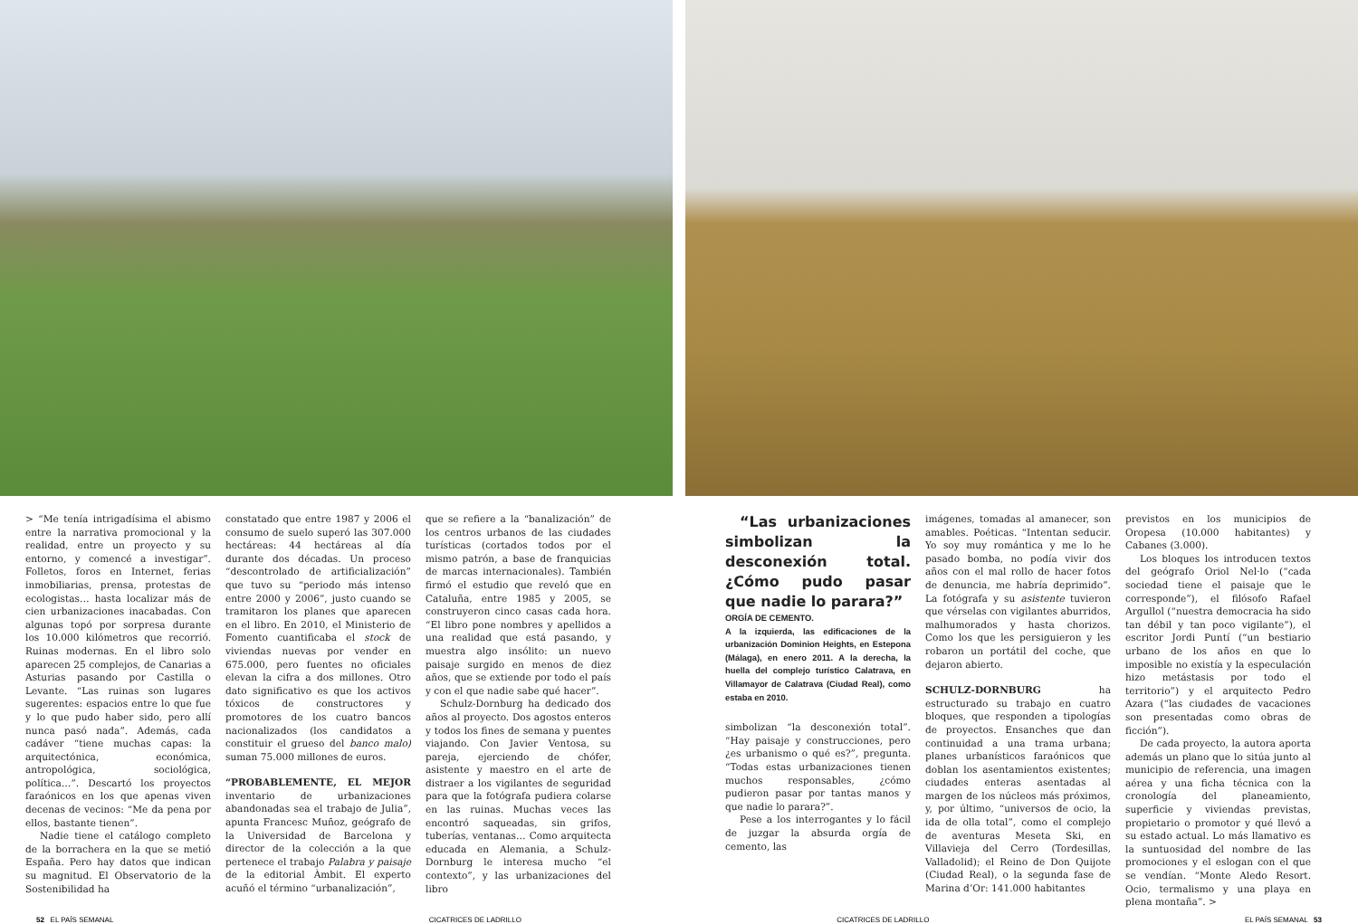> “Me tenía intrigadísima el abismo entre la narrativa promocional y la realidad, entre un proyecto y su entorno, y comencé a investigar”. Folletos, foros en Internet, ferias inmobiliarias, prensa, protestas de ecologistas… hasta localizar más de cien urbanizaciones inacabadas. Con algunas topó por sorpresa durante los 10.000 kilómetros que recorrió. Ruinas modernas. En el libro solo aparecen 25 complejos, de Canarias a Asturias pasando por Castilla o Levante. “Las ruinas son lugares sugerentes: espacios entre lo que fue y lo que pudo haber sido, pero allí nunca pasó nada”. Además, cada cadáver “tiene muchas capas: la arquitectónica, económica, antropológica, sociológica, política…”. Descartó los proyectos faraónicos en los que apenas viven decenas de vecinos: “Me da pena por ellos, bastante tienen”.
Nadie tiene el catálogo completo de la borrachera en la que se metió España. Pero hay datos que indican su magnitud. El Observatorio de la Sostenibilidad ha
constatado que entre 1987 y 2006 el consumo de suelo superó las 307.000 hectáreas: 44 hectáreas al día durante dos décadas. Un proceso “descontrolado de artificialización” que tuvo su “periodo más intenso entre 2000 y 2006”, justo cuando se tramitaron los planes que aparecen en el libro. En 2010, el Ministerio de Fomento cuantificaba el stock de viviendas nuevas por vender en 675.000, pero fuentes no oficiales elevan la cifra a dos millones. Otro dato significativo es que los activos tóxicos de constructores y promotores de los cuatro bancos nacionalizados (los candidatos a constituir el grueso del banco malo) suman 75.000 millones de euros.
“PROBABLEMENTE, EL MEJOR inventario de urbanizaciones abandonadas sea el trabajo de Julia”, apunta Francesc Muñoz, geógrafo de la Universidad de Barcelona y director de la colección a la que pertenece el trabajo Palabra y paisaje de la editorial Àmbit. El experto acuñó el término “urbanalización”,
que se refiere a la “banalización” de los centros urbanos de las ciudades turísticas (cortados todos por el mismo patrón, a base de franquicias de marcas internacionales). También firmó el estudio que reveló que en Cataluña, entre 1985 y 2005, se construyeron cinco casas cada hora. “El libro pone nombres y apellidos a una realidad que está pasando, y muestra algo insólito: un nuevo paisaje surgido en menos de diez años, que se extiende por todo el país y con el que nadie sabe qué hacer”.
Schulz-Dornburg ha dedicado dos años al proyecto. Dos agostos enteros y todos los fines de semana y puentes viajando. Con Javier Ventosa, su pareja, ejerciendo de chófer, asistente y maestro en el arte de distraer a los vigilantes de seguridad para que la fotógrafa pudiera colarse en las ruinas. Muchas veces las encontró saqueadas, sin grifos, tuberías, ventanas… Como arquitecta educada en Alemania, a Schulz-Dornburg le interesa mucho “el contexto”, y las urbanizaciones del libro
“Las urbanizaciones simbolizan la desconexión total. ¿Cómo pudo pasar que nadie lo parara?”
ORGÍA DE CEMENTO.
A la izquierda, las edificaciones de la urbanización Dominion Heights, en Estepona (Málaga), en enero 2011. A la derecha, la huella del complejo turístico Calatrava, en Villamayor de Calatrava (Ciudad Real), como estaba en 2010.
simbolizan “la desconexión total”. “Hay paisaje y construcciones, pero ¿es urbanismo o qué es?”, pregunta. “Todas estas urbanizaciones tienen muchos responsables, ¿cómo pudieron pasar por tantas manos y que nadie lo parara?”.
Pese a los interrogantes y lo fácil de juzgar la absurda orgía de cemento, las
imágenes, tomadas al amanecer, son amables. Poéticas. “Intentan seducir. Yo soy muy romántica y me lo he pasado bomba, no podía vivir dos años con el mal rollo de hacer fotos de denuncia, me habría deprimido”. La fotógrafa y su asistente tuvieron que vérselas con vigilantes aburridos, malhumorados y hasta chorizos. Como los que les persiguieron y les robaron un portátil del coche, que dejaron abierto.
SCHULZ-DORNBURG ha estructurado su trabajo en cuatro bloques, que responden a tipologías de proyectos. Ensanches que dan continuidad a una trama urbana; planes urbanísticos faraónicos que doblan los asentamientos existentes; ciudades enteras asentadas al margen de los núcleos más próximos, y, por último, “universos de ocio, la ida de olla total”, como el complejo de aventuras Meseta Ski, en Villavieja del Cerro (Tordesillas, Valladolid); el Reino de Don Quijote (Ciudad Real), o la segunda fase de Marina d’Or: 141.000 habitantes
previstos en los municipios de Oropesa (10.000 habitantes) y Cabanes (3.000).
Los bloques los introducen textos del geógrafo Oriol Nel·lo (“cada sociedad tiene el paisaje que le corresponde”), el filósofo Rafael Argullol (“nuestra democracia ha sido tan débil y tan poco vigilante”), el escritor Jordi Puntí (“un bestiario urbano de los años en que lo imposible no existía y la especulación hizo metástasis por todo el territorio”) y el arquitecto Pedro Azara (“las ciudades de vacaciones son presentadas como obras de ficción”).
De cada proyecto, la autora aporta además un plano que lo sitúa junto al municipio de referencia, una imagen aérea y una ficha técnica con la cronología del planeamiento, superficie y viviendas previstas, propietario o promotor y qué llevó a su estado actual. Lo más llamativo es la suntuosidad del nombre de las promociones y el eslogan con el que se vendían. “Monte Aledo Resort. Ocio, termalismo y una playa en plena montaña”. >
52 EL PAÍS SEMANAL CICATRICES DE LADRILLO CICATRICES DE LADRILLO EL PAÍS SEMANAL 53